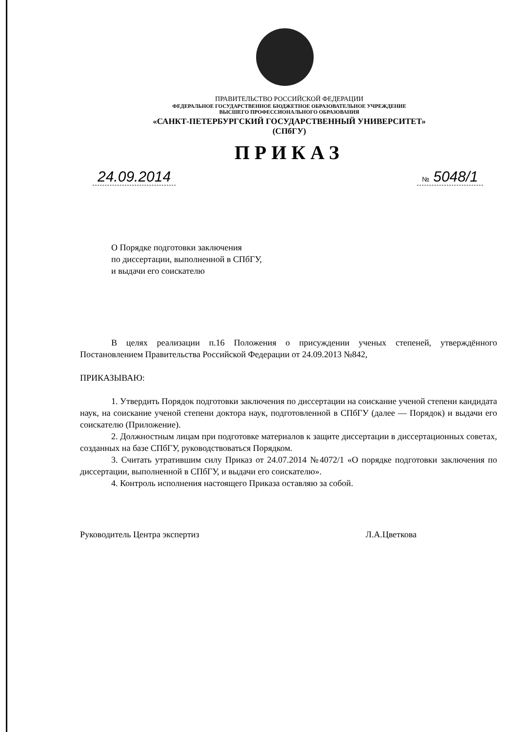ПРАВИТЕЛЬСТВО РОССИЙСКОЙ ФЕДЕРАЦИИ
ФЕДЕРАЛЬНОЕ ГОСУДАРСТВЕННОЕ БЮДЖЕТНОЕ ОБРАЗОВАТЕЛЬНОЕ УЧРЕЖДЕНИЕ
ВЫСШЕГО ПРОФЕССИОНАЛЬНОГО ОБРАЗОВАНИЯ
«САНКТ-ПЕТЕРБУРГСКИЙ ГОСУДАРСТВЕННЫЙ УНИВЕРСИТЕТ»
(СПбГУ)
ПРИКАЗ
24.09.2014 № 5048/1
О Порядке подготовки заключения
по диссертации, выполненной в СПбГУ,
и выдачи его соискателю
В целях реализации п.16 Положения о присуждении ученых степеней, утверждённого Постановлением Правительства Российской Федерации от 24.09.2013 №842,
ПРИКАЗЫВАЮ:
1. Утвердить Порядок подготовки заключения по диссертации на соискание ученой степени кандидата наук, на соискание ученой степени доктора наук, подготовленной в СПбГУ (далее — Порядок) и выдачи его соискателю (Приложение).
2. Должностным лицам при подготовке материалов к защите диссертации в диссертационных советах, созданных на базе СПбГУ, руководствоваться Порядком.
3. Считать утратившим силу Приказ от 24.07.2014 №4072/1 «О порядке подготовки заключения по диссертации, выполненной в СПбГУ, и выдачи его соискателю».
4. Контроль исполнения настоящего Приказа оставляю за собой.
Руководитель Центра экспертиз Л.А.Цветкова